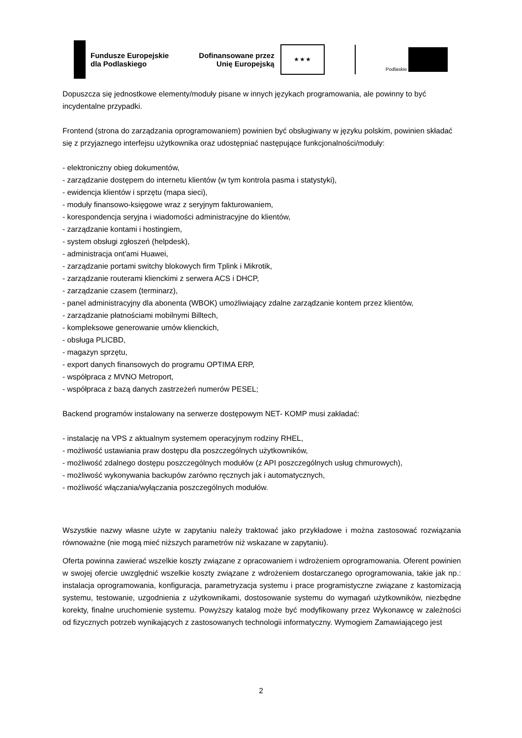Fundusze Europejskie
dla Podlaskiego
Dofinansowane przez
Unię Europejską
★ ★ ★
Podlaskie
Dopuszcza się jednostkowe elementy/moduły pisane w innych językach programowania, ale powinny to być incydentalne przypadki.
Frontend (strona do zarządzania oprogramowaniem) powinien być obsługiwany w języku polskim, powinien składać się z przyjaznego interfejsu użytkownika oraz udostępniać następujące funkcjonalności/moduły:
- elektroniczny obieg dokumentów,
- zarządzanie dostępem do internetu klientów (w tym kontrola pasma i statystyki),
- ewidencja klientów i sprzętu (mapa sieci),
- moduły finansowo-księgowe wraz z seryjnym fakturowaniem,
- korespondencja seryjna i wiadomości administracyjne do klientów,
- zarządzanie kontami i hostingiem,
- system obsługi zgłoszeń (helpdesk),
- administracja ont'ami Huawei,
- zarządzanie portami switchy blokowych firm Tplink i Mikrotik,
- zarządzanie routerami klienckimi z serwera ACS i DHCP,
- zarządzanie czasem (terminarz),
- panel administracyjny dla abonenta (WBOK) umożliwiający zdalne zarządzanie kontem przez klientów,
- zarządzanie płatnościami mobilnymi Billtech,
- kompleksowe generowanie umów klienckich,
- obsługa PLICBD,
- magazyn sprzętu,
- export danych finansowych do programu OPTIMA ERP,
- współpraca z MVNO Metroport,
- współpraca z bazą danych zastrzeżeń numerów PESEL;
Backend programów instalowany na serwerze dostępowym NET- KOMP musi zakładać:
- instalację na VPS z aktualnym systemem operacyjnym rodziny RHEL,
- możliwość ustawiania praw dostępu dla poszczególnych użytkowników,
- możliwość zdalnego dostępu poszczególnych modułów (z API poszczególnych usług chmurowych),
- możliwość wykonywania backupów zarówno ręcznych jak i automatycznych,
- możliwość włączania/wyłączania poszczególnych modułów.
Wszystkie nazwy własne użyte w zapytaniu należy traktować jako przykładowe i można zastosować rozwiązania równoważne (nie mogą mieć niższych parametrów niż wskazane w zapytaniu).
Oferta powinna zawierać wszelkie koszty związane z opracowaniem i wdrożeniem oprogramowania. Oferent powinien w swojej ofercie uwzględnić wszelkie koszty związane z wdrożeniem dostarczanego oprogramowania, takie jak np.: instalacja oprogramowania, konfiguracja, parametryzacja systemu i prace programistyczne związane z kastomizacją systemu, testowanie, uzgodnienia z użytkownikami, dostosowanie systemu do wymagań użytkowników, niezbędne korekty, finalne uruchomienie systemu. Powyższy katalog może być modyfikowany przez Wykonawcę w zależności od fizycznych potrzeb wynikających z zastosowanych technologii informatyczny. Wymogiem Zamawiającego jest
2